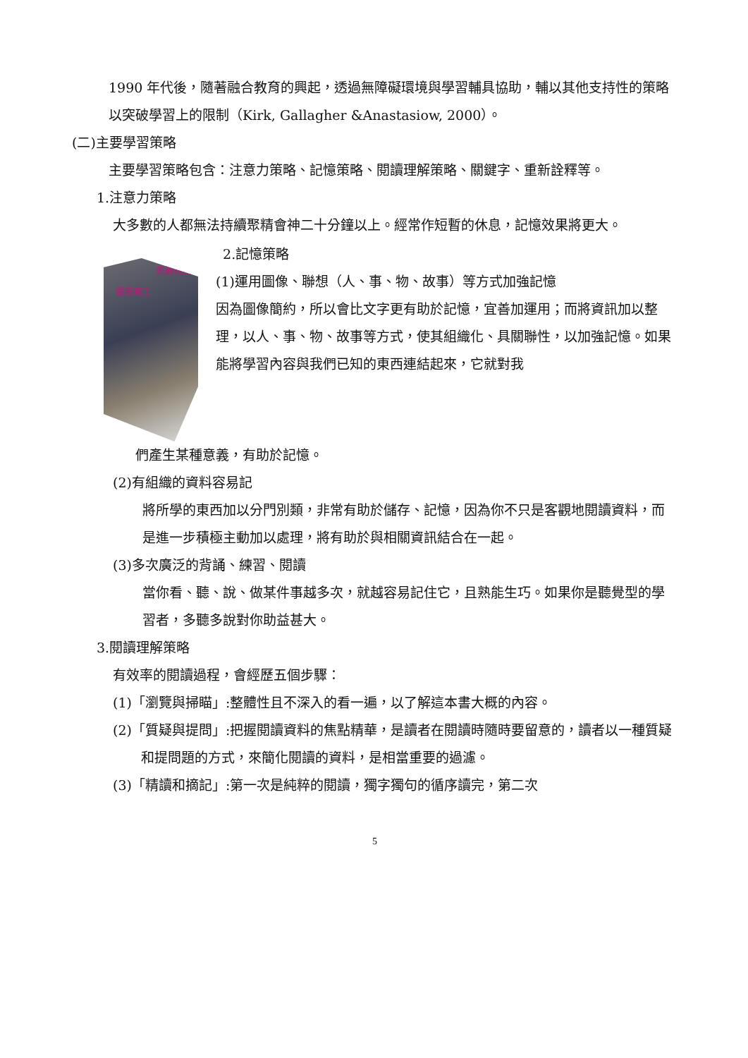1990 年代後，隨著融合教育的興起，透過無障礙環境與學習輔具協助，輔以其他支持性的策略以突破學習上的限制（Kirk, Gallagher &Anastasiow, 2000）。
(二)主要學習策略
主要學習策略包含：注意力策略、記憶策略、閱讀理解策略、關鍵字、重新詮釋等。
1.注意力策略
大多數的人都無法持續聚精會神二十分鐘以上。經常作短暫的休息，記憶效果將更大。
美麗校園
優質羅工
2.記憶策略
(1)運用圖像、聯想（人、事、物、故事）等方式加強記憶
因為圖像簡約，所以會比文字更有助於記憶，宜善加運用；而將資訊加以整理，以人、事、物、故事等方式，使其組織化、具關聯性，以加強記憶。如果能將學習內容與我們已知的東西連結起來，它就對我
們產生某種意義，有助於記憶。
(2)有組織的資料容易記
將所學的東西加以分門別類，非常有助於儲存、記憶，因為你不只是客觀地閱讀資料，而是進一步積極主動加以處理，將有助於與相關資訊結合在一起。
(3)多次廣泛的背誦、練習、閱讀
當你看、聽、說、做某件事越多次，就越容易記住它，且熟能生巧。如果你是聽覺型的學習者，多聽多說對你助益甚大。
3.閱讀理解策略
有效率的閱讀過程，會經歷五個步驟：
(1)「瀏覽與掃瞄」:整體性且不深入的看一遍，以了解這本書大概的內容。
(2)「質疑與提問」:把握閱讀資料的焦點精華，是讀者在閱讀時隨時要留意的，讀者以一種質疑和提問題的方式，來簡化閱讀的資料，是相當重要的過濾。
(3)「精讀和摘記」:第一次是純粹的閱讀，獨字獨句的循序讀完，第二次
5